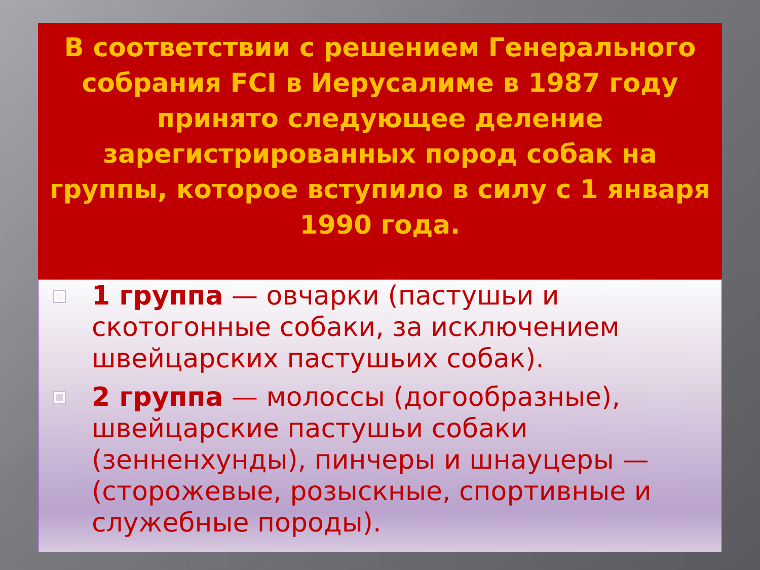В соответствии с решением Генерального собрания FCI в Иерусалиме в 1987 году принято следующее деление зарегистрированных пород собак на группы, которое вступило в силу с 1 января 1990 года.
1 группа — овчарки (пастушьи и скотогонные собаки, за исключением швейцарских пастушьих собак).
2 группа — молоссы (догообразные), швейцарские пастушьи собаки (зенненхунды), пинчеры и шнауцеры — (сторожевые, розыскные, спортивные и служебные породы).